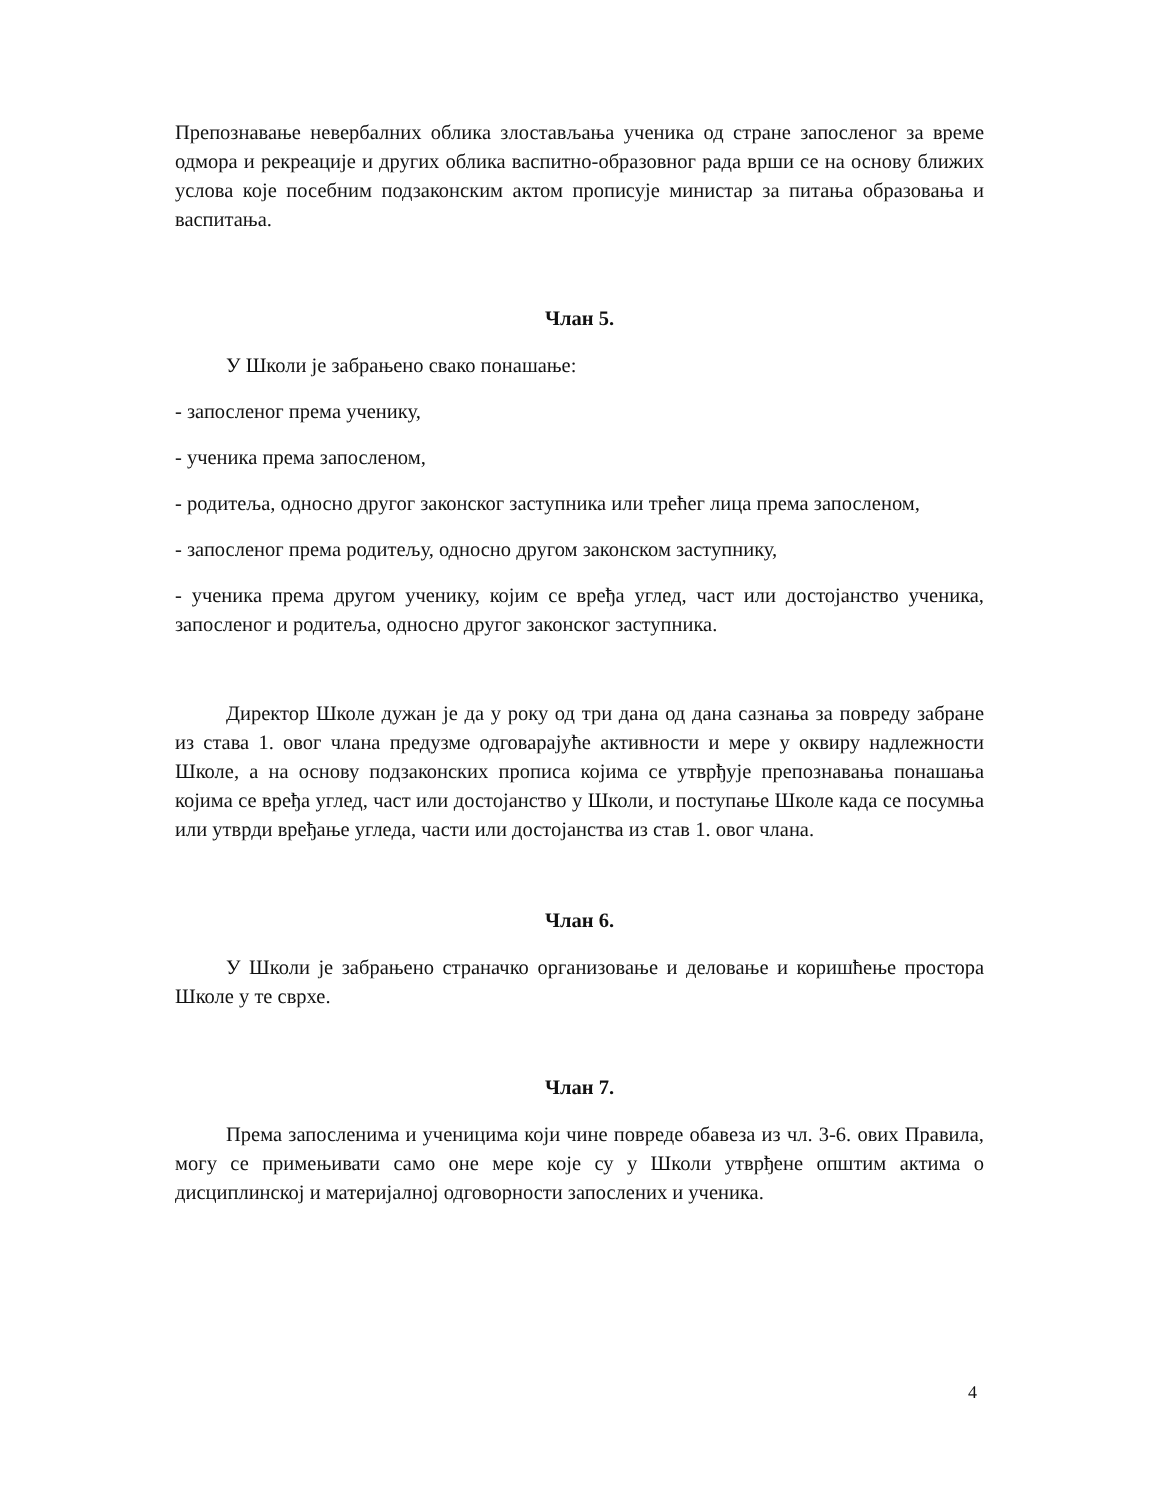Препознавање невербалних облика злостављања ученика од стране запосленог за време одмора и рекреације и других облика васпитно-образовног рада врши се на основу ближих услова које посебним подзаконским актом прописује министар за питања образовања и васпитања.
Члан 5.
У Школи је забрањено свако понашање:
- запосленог према ученику,
- ученика према запосленом,
- родитеља, односно другог законског заступника или трећег лица према запосленом,
- запосленог према родитељу, односно другом законском заступнику,
- ученика према другом ученику, којим се вређа углед, част или достојанство ученика, запосленог и родитеља, односно другог законског заступника.
Директор Школе дужан је да у року од три дана од дана сазнања за повреду забране из става 1. овог члана предузме одговарајуће активности и мере у оквиру надлежности Школе, а на основу подзаконских прописа којима се утврђује препознавања понашања којима се вређа углед, част или достојанство у Школи, и поступање Школе када се посумња или утврди вређање угледа, части или достојанства из став 1. овог члана.
Члан 6.
У Школи је забрањено страначко организовање и деловање и коришћење простора Школе у те сврхе.
Члан 7.
Према запосленима и ученицима који чине повреде обавеза из чл. 3-6. ових Правила, могу се примењивати само оне мере које су у Школи утврђене општим актима о дисциплинској и материјалној одговорности запослених и ученика.
4